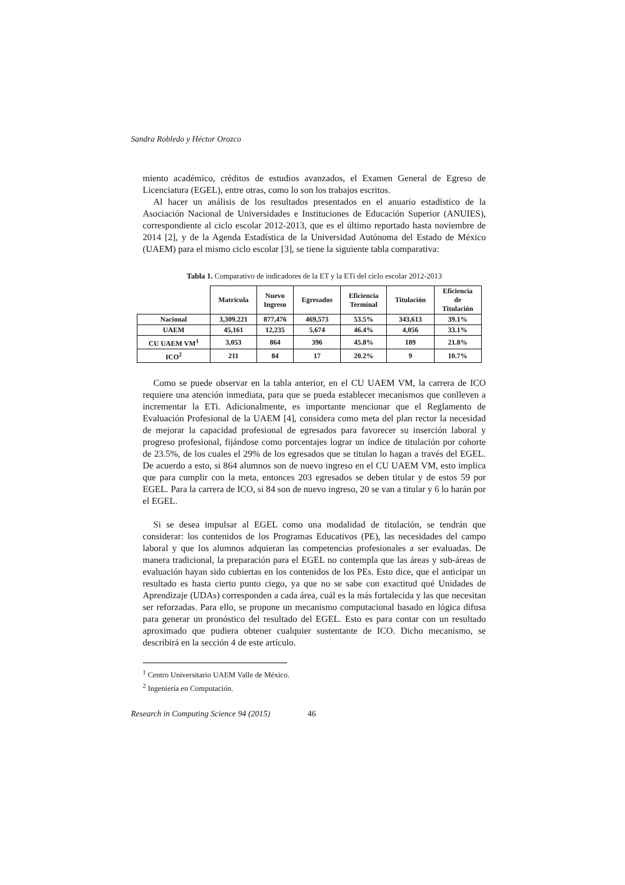Sandra Robledo y Héctor Orozco
miento académico, créditos de estudios avanzados, el Examen General de Egreso de Licenciatura (EGEL), entre otras, como lo son los trabajos escritos.
Al hacer un análisis de los resultados presentados en el anuario estadístico de la Asociación Nacional de Universidades e Instituciones de Educación Superior (ANUIES), correspondiente al ciclo escolar 2012-2013, que es el último reportado hasta noviembre de 2014 [2], y de la Agenda Estadística de la Universidad Autónoma del Estado de México (UAEM) para el mismo ciclo escolar [3], se tiene la siguiente tabla comparativa:
Tabla 1. Comparativo de indicadores de la ET y la ETi del ciclo escolar 2012-2013
| | Matricula | Nuevo Ingreso | Egresados | Eficiencia Terminal | Titulación | Eficiencia de Titulación |
| --- | --- | --- | --- | --- | --- | --- |
| Nacional | 3,309.221 | 877,476 | 469,573 | 53.5% | 343,613 | 39.1% |
| UAEM | 45,161 | 12,235 | 5,674 | 46.4% | 4,056 | 33.1% |
| CU UAEM VM<sup>1</sup> | 3,053 | 864 | 396 | 45.8% | 189 | 21.8% |
| ICO<sup>2</sup> | 211 | 84 | 17 | 20.2% | 9 | 10.7% |
Como se puede observar en la tabla anterior, en el CU UAEM VM, la carrera de ICO requiere una atención inmediata, para que se pueda establecer mecanismos que conlleven a incrementar la ETi. Adicionalmente, es importante mencionar que el Reglamento de Evaluación Profesional de la UAEM [4], considera como meta del plan rector la necesidad de mejorar la capacidad profesional de egresados para favorecer su inserción laboral y progreso profesional, fijándose como porcentajes lograr un índice de titulación por cohorte de 23.5%, de los cuales el 29% de los egresados que se titulan lo hagan a través del EGEL. De acuerdo a esto, si 864 alumnos son de nuevo ingreso en el CU UAEM VM, esto implica que para cumplir con la meta, entonces 203 egresados se deben titular y de estos 59 por EGEL. Para la carrera de ICO, si 84 son de nuevo ingreso, 20 se van a titular y 6 lo harán por el EGEL.
Si se desea impulsar al EGEL como una modalidad de titulación, se tendrán que considerar: los contenidos de los Programas Educativos (PE), las necesidades del campo laboral y que los alumnos adquieran las competencias profesionales a ser evaluadas. De manera tradicional, la preparación para el EGEL no contempla que las áreas y sub-áreas de evaluación hayan sido cubiertas en los contenidos de los PEs. Esto dice, que el anticipar un resultado es hasta cierto punto ciego, ya que no se sabe con exactitud qué Unidades de Aprendizaje (UDAs) corresponden a cada área, cuál es la más fortalecida y las que necesitan ser reforzadas. Para ello, se propone un mecanismo computacional basado en lógica difusa para generar un pronóstico del resultado del EGEL. Esto es para contar con un resultado aproximado que pudiera obtener cualquier sustentante de ICO. Dicho mecanismo, se describirá en la sección 4 de este artículo.
<sup>1</sup> Centro Universitario UAEM Valle de México.
<sup>2</sup> Ingeniería en Computación.
Research in Computing Science 94 (2015) 46